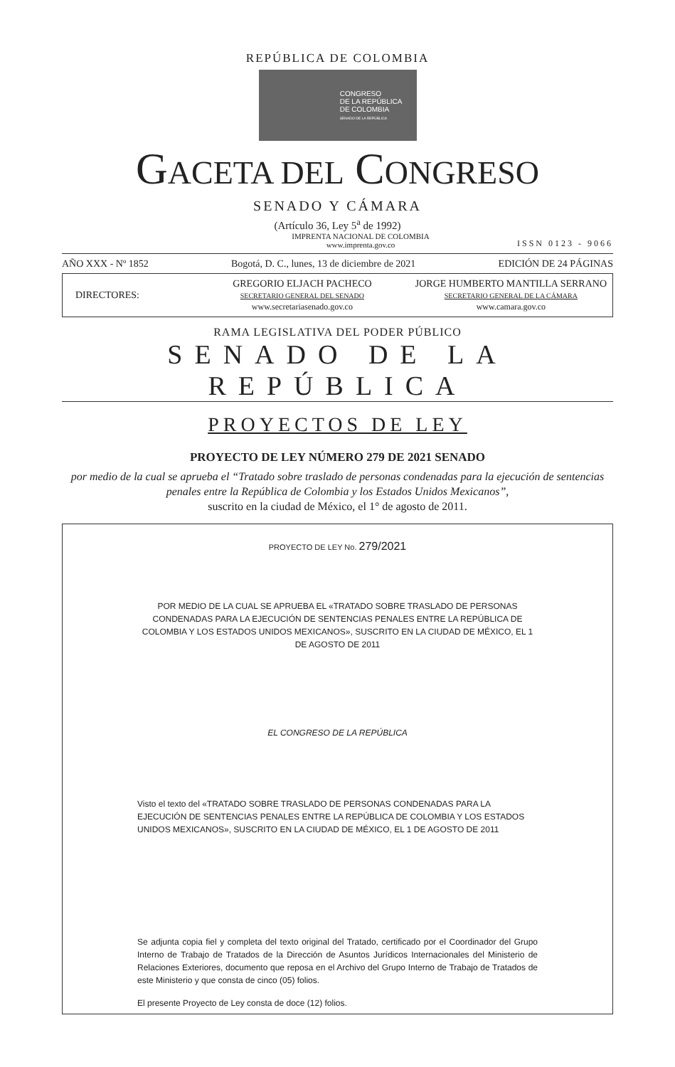REPÚBLICA DE COLOMBIA
CONGRESO
DE LA REPÚBLICA
DE COLOMBIA
SENADO DE LA REPÚBLICA
GACETA DEL CONGRESO
SENADO Y CÁMARA
(Artículo 36, Ley 5<sup>a</sup> de 1992)
IMPRENTA NACIONAL DE COLOMBIA
www.imprenta.gov.co
ISSN 0123 - 9066
AÑO XXX - Nº 1852 Bogotá, D. C., lunes, 13 de diciembre de 2021 EDICIÓN DE 24 PÁGINAS
DIRECTORES:
GREGORIO ELJACH PACHECO
SECRETARIO GENERAL DEL SENADO
www.secretariasenado.gov.co
JORGE HUMBERTO MANTILLA SERRANO
SECRETARIO GENERAL DE LA CÁMARA
www.camara.gov.co
RAMA LEGISLATIVA DEL PODER PÚBLICO
SENADO DE LA REPÚBLICA
PROYECTOS DE LEY
PROYECTO DE LEY NÚMERO 279 DE 2021 SENADO
por medio de la cual se aprueba el “Tratado sobre traslado de personas condenadas para la ejecución de sentencias penales entre la República de Colombia y los Estados Unidos Mexicanos”,
suscrito en la ciudad de México, el 1° de agosto de 2011.
PROYECTO DE LEY No. 279/2021
POR MEDIO DE LA CUAL SE APRUEBA EL «TRATADO SOBRE TRASLADO DE PERSONAS CONDENADAS PARA LA EJECUCIÓN DE SENTENCIAS PENALES ENTRE LA REPÚBLICA DE COLOMBIA Y LOS ESTADOS UNIDOS MEXICANOS», SUSCRITO EN LA CIUDAD DE MÉXICO, EL 1 DE AGOSTO DE 2011
EL CONGRESO DE LA REPÚBLICA
Visto el texto del «TRATADO SOBRE TRASLADO DE PERSONAS CONDENADAS PARA LA EJECUCIÓN DE SENTENCIAS PENALES ENTRE LA REPÚBLICA DE COLOMBIA Y LOS ESTADOS UNIDOS MEXICANOS», SUSCRITO EN LA CIUDAD DE MÉXICO, EL 1 DE AGOSTO DE 2011
Se adjunta copia fiel y completa del texto original del Tratado, certificado por el Coordinador del Grupo Interno de Trabajo de Tratados de la Dirección de Asuntos Jurídicos Internacionales del Ministerio de Relaciones Exteriores, documento que reposa en el Archivo del Grupo Interno de Trabajo de Tratados de este Ministerio y que consta de cinco (05) folios.
El presente Proyecto de Ley consta de doce (12) folios.